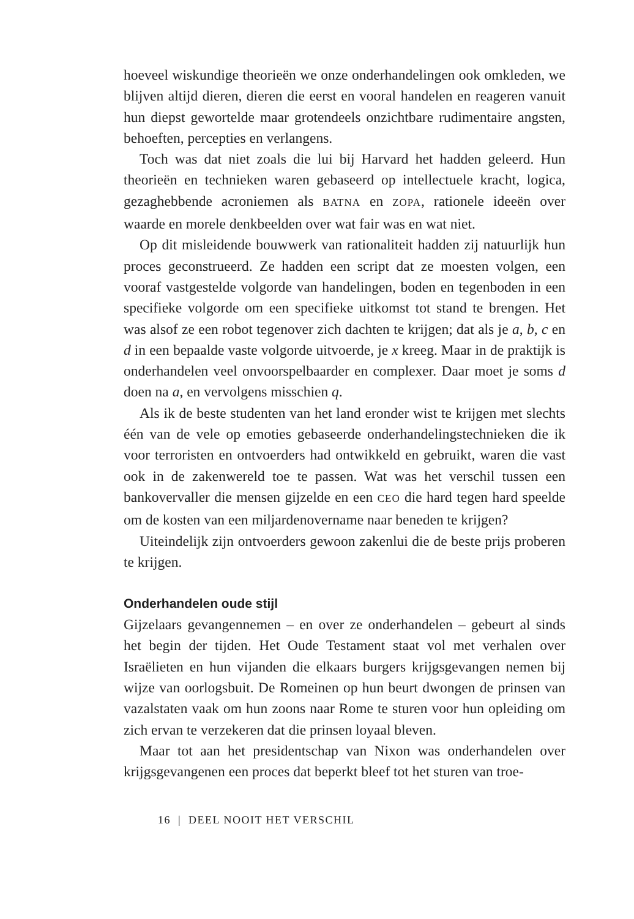hoeveel wiskundige theorieën we onze onderhandelingen ook omkleden, we blijven altijd dieren, dieren die eerst en vooral handelen en reageren vanuit hun diepst gewortelde maar grotendeels onzichtbare rudimentaire angsten, behoeften, percepties en verlangens.
Toch was dat niet zoals die lui bij Harvard het hadden geleerd. Hun theorieën en technieken waren gebaseerd op intellectuele kracht, logica, gezaghebbende acroniemen als BATNA en ZOPA, rationele ideeën over waarde en morele denkbeelden over wat fair was en wat niet.
Op dit misleidende bouwwerk van rationaliteit hadden zij natuurlijk hun proces geconstrueerd. Ze hadden een script dat ze moesten volgen, een vooraf vastgestelde volgorde van handelingen, boden en tegenboden in een specifieke volgorde om een specifieke uitkomst tot stand te brengen. Het was alsof ze een robot tegenover zich dachten te krijgen; dat als je a, b, c en d in een bepaalde vaste volgorde uitvoerde, je x kreeg. Maar in de praktijk is onderhandelen veel onvoorspelbaarder en complexer. Daar moet je soms d doen na a, en vervolgens misschien q.
Als ik de beste studenten van het land eronder wist te krijgen met slechts één van de vele op emoties gebaseerde onderhandelingstechnieken die ik voor terroristen en ontvoerders had ontwikkeld en gebruikt, waren die vast ook in de zakenwereld toe te passen. Wat was het verschil tussen een bankovervaller die mensen gijzelde en een CEO die hard tegen hard speelde om de kosten van een miljardenovername naar beneden te krijgen?
Uiteindelijk zijn ontvoerders gewoon zakenlui die de beste prijs proberen te krijgen.
Onderhandelen oude stijl
Gijzelaars gevangennemen – en over ze onderhandelen – gebeurt al sinds het begin der tijden. Het Oude Testament staat vol met verhalen over Israëlieten en hun vijanden die elkaars burgers krijgsgevangen nemen bij wijze van oorlogsbuit. De Romeinen op hun beurt dwongen de prinsen van vazalstaten vaak om hun zoons naar Rome te sturen voor hun opleiding om zich ervan te verzekeren dat die prinsen loyaal bleven.
Maar tot aan het presidentschap van Nixon was onderhandelen over krijgsgevangenen een proces dat beperkt bleef tot het sturen van troe-
16 | DEEL NOOIT HET VERSCHIL